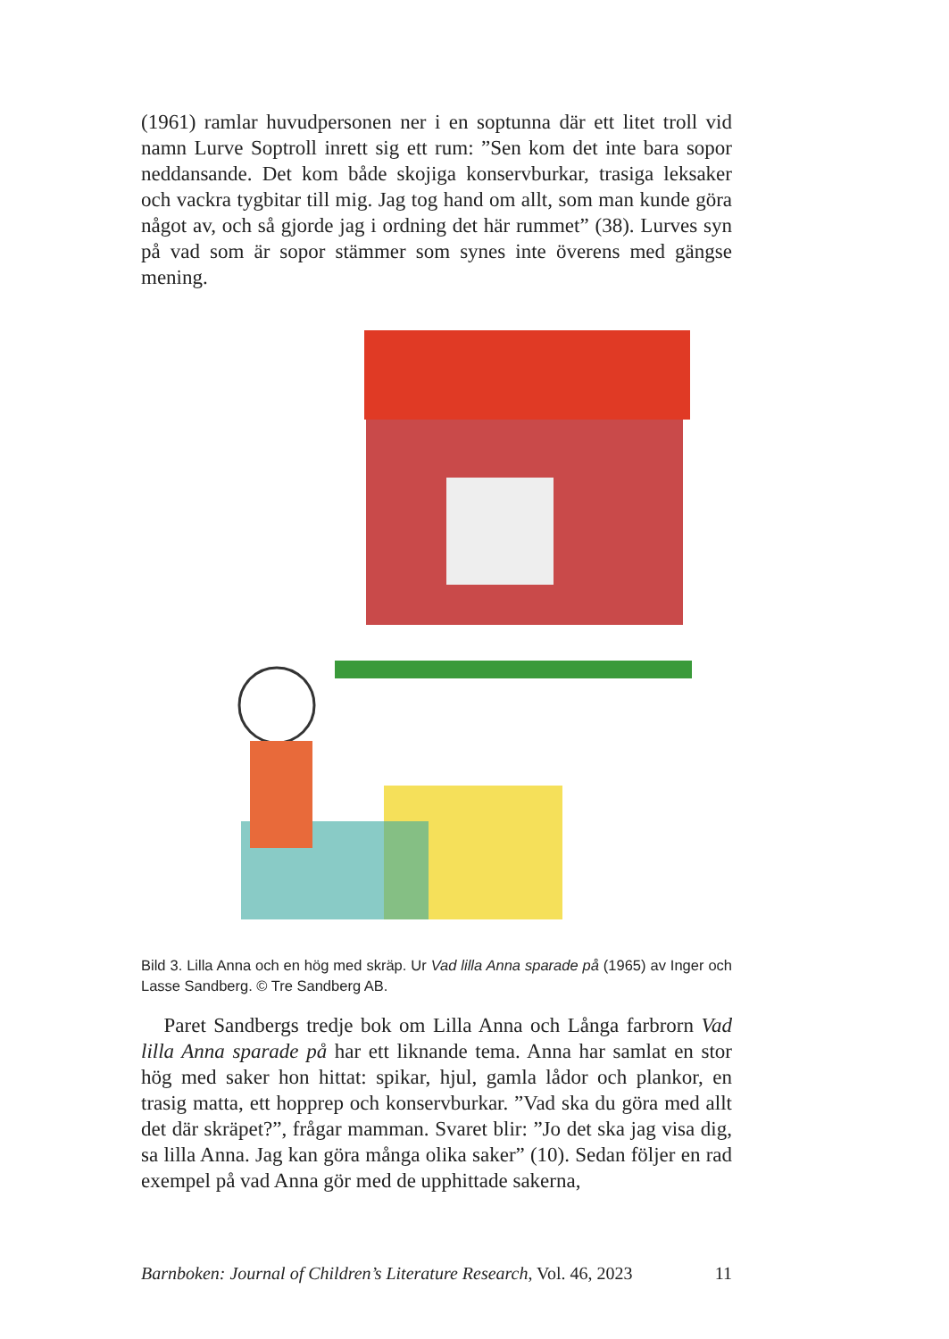(1961) ramlar huvudpersonen ner i en soptunna där ett litet troll vid namn Lurve Soptroll inrett sig ett rum: ”Sen kom det inte bara sopor neddansande. Det kom både skojiga konservburkar, trasiga leksaker och vackra tygbitar till mig. Jag tog hand om allt, som man kunde göra något av, och så gjorde jag i ordning det här rummet” (38). Lurves syn på vad som är sopor stämmer som synes inte överens med gängse mening.
Bild 3. Lilla Anna och en hög med skräp. Ur Vad lilla Anna sparade på (1965) av Inger och Lasse Sandberg. © Tre Sandberg AB.
Paret Sandbergs tredje bok om Lilla Anna och Långa farbrorn Vad lilla Anna sparade på har ett liknande tema. Anna har samlat en stor hög med saker hon hittat: spikar, hjul, gamla lådor och plankor, en trasig matta, ett hopprep och konservburkar. ”Vad ska du göra med allt det där skräpet?”, frågar mamman. Svaret blir: ”Jo det ska jag visa dig, sa lilla Anna. Jag kan göra många olika saker” (10). Sedan följer en rad exempel på vad Anna gör med de upphittade sakerna,
Barnboken: Journal of Children’s Literature Research, Vol. 46, 2023 11